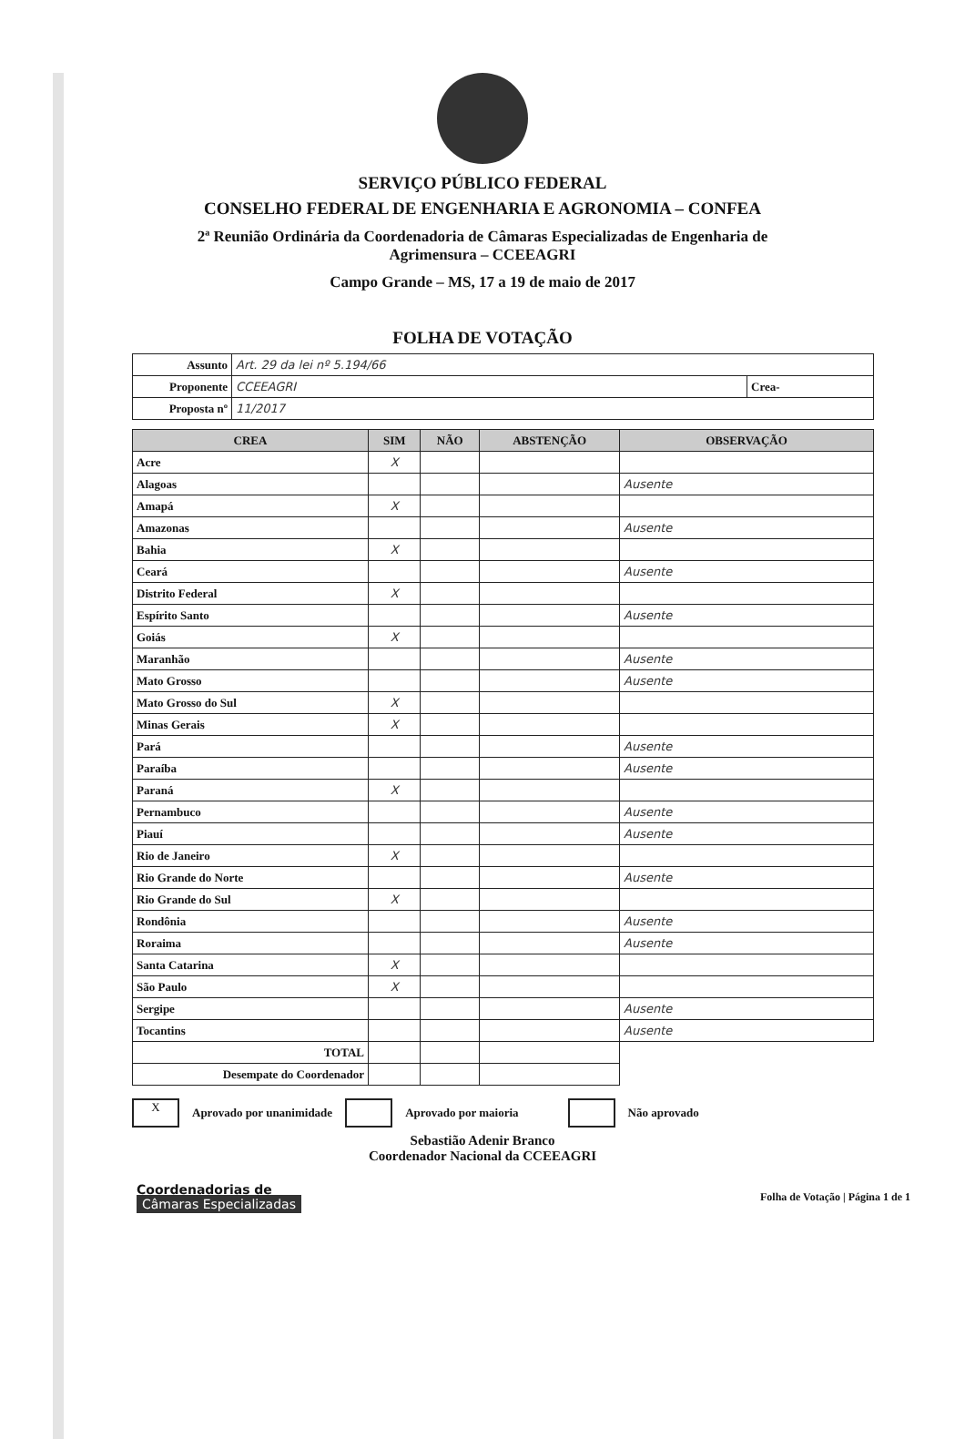SERVIÇO PÚBLICO FEDERAL
CONSELHO FEDERAL DE ENGENHARIA E AGRONOMIA – CONFEA
2ª Reunião Ordinária da Coordenadoria de Câmaras Especializadas de Engenharia de
Agrimensura – CCEEAGRI
Campo Grande – MS, 17 a 19 de maio de 2017
FOLHA DE VOTAÇÃO
| Assunto | Art. 29 da lei nº 5.194/66 | |
| Proponente | CCEEAGRI | Crea- |
| Proposta nº | 11/2017 | |
| CREA | SIM | NÃO | ABSTENÇÃO | OBSERVAÇÃO |
| --- | --- | --- | --- | --- |
| Acre | X | | | |
| Alagoas | | | | Ausente |
| Amapá | X | | | |
| Amazonas | | | | Ausente |
| Bahia | X | | | |
| Ceará | | | | Ausente |
| Distrito Federal | X | | | |
| Espírito Santo | | | | Ausente |
| Goiás | X | | | |
| Maranhão | | | | Ausente |
| Mato Grosso | | | | Ausente |
| Mato Grosso do Sul | X | | | |
| Minas Gerais | X | | | |
| Pará | | | | Ausente |
| Paraíba | | | | Ausente |
| Paraná | X | | | |
| Pernambuco | | | | Ausente |
| Piauí | | | | Ausente |
| Rio de Janeiro | X | | | |
| Rio Grande do Norte | | | | Ausente |
| Rio Grande do Sul | X | | | |
| Rondônia | | | | Ausente |
| Roraima | | | | Ausente |
| Santa Catarina | X | | | |
| São Paulo | X | | | |
| Sergipe | | | | Ausente |
| Tocantins | | | | Ausente |
| TOTAL | | | | |
| Desempate do Coordenador | | | | |
X Aprovado por unanimidade Aprovado por maioria Não aprovado
Sebastião Adenir Branco
Coordenador Nacional da CCEEAGRI
Coordenadorias de
Câmaras Especializadas
Folha de Votação | Página 1 de 1